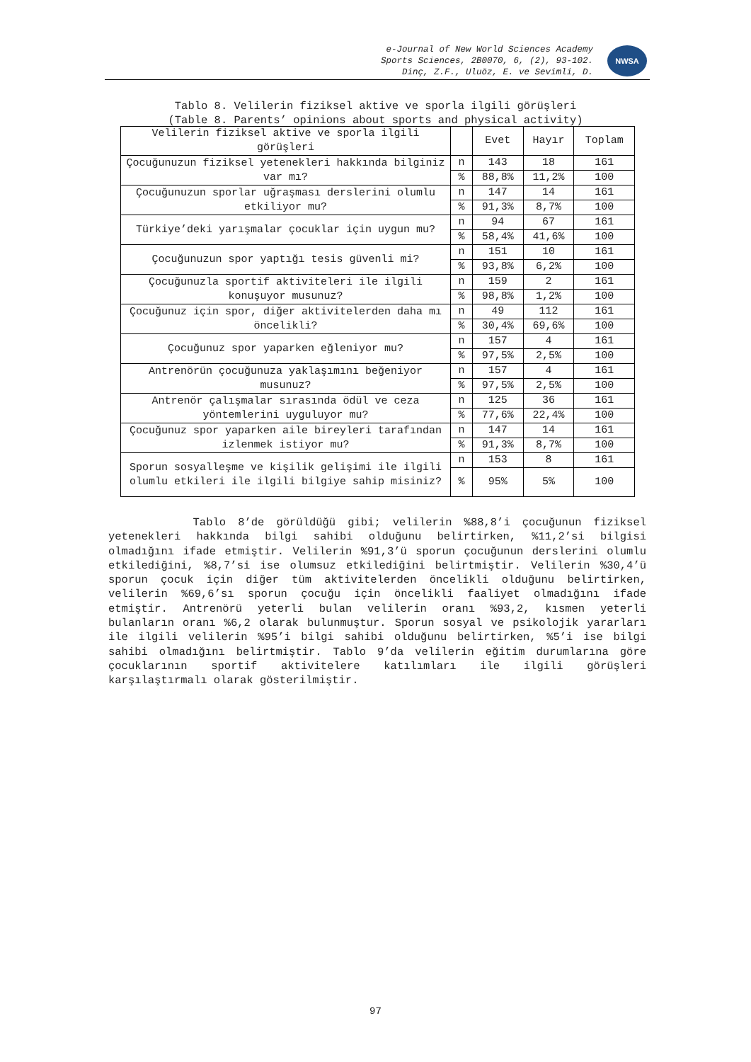e-Journal of New World Sciences Academy
Sports Sciences, 2B0070, 6, (2), 93-102.
Dinç, Z.F., Uluöz, E. ve Sevimli, D.
NWSA
Tablo 8. Velilerin fiziksel aktive ve sporla ilgili görüşleri
(Table 8. Parents’ opinions about sports and physical activity)
| Velilerin fiziksel aktive ve sporla ilgili görüşleri | | Evet | Hayır | Toplam |
| Çocuğunuzun fiziksel yetenekleri hakkında bilginiz var mı? | n | 143 | 18 | 161 |
| | % | 88,8% | 11,2% | 100 |
| Çocuğunuzun sporlar uğraşması derslerini olumlu etkiliyor mu? | n | 147 | 14 | 161 |
| | % | 91,3% | 8,7% | 100 |
| Türkiye’deki yarışmalar çocuklar için uygun mu? | n | 94 | 67 | 161 |
| | % | 58,4% | 41,6% | 100 |
| Çocuğunuzun spor yaptığı tesis güvenli mi? | n | 151 | 10 | 161 |
| | % | 93,8% | 6,2% | 100 |
| Çocuğunuzla sportif aktiviteleri ile ilgili konuşuyor musunuz? | n | 159 | 2 | 161 |
| | % | 98,8% | 1,2% | 100 |
| Çocuğunuz için spor, diğer aktivitelerden daha mı öncelikli? | n | 49 | 112 | 161 |
| | % | 30,4% | 69,6% | 100 |
| Çocuğunuz spor yaparken eğleniyor mu? | n | 157 | 4 | 161 |
| | % | 97,5% | 2,5% | 100 |
| Antrenörün çocuğunuza yaklaşımını beğeniyor musunuz? | n | 157 | 4 | 161 |
| | % | 97,5% | 2,5% | 100 |
| Antrenör çalışmalar sırasında ödül ve ceza yöntemlerini uyguluyor mu? | n | 125 | 36 | 161 |
| | % | 77,6% | 22,4% | 100 |
| Çocuğunuz spor yaparken aile bireyleri tarafından izlenmek istiyor mu? | n | 147 | 14 | 161 |
| | % | 91,3% | 8,7% | 100 |
| Sporun sosyalleşme ve kişilik gelişimi ile ilgili olumlu etkileri ile ilgili bilgiye sahip misiniz? | n | 153 | 8 | 161 |
| | % | 95% | 5% | 100 |
Tablo 8’de görüldüğü gibi; velilerin %88,8’i çocuğunun fiziksel yetenekleri hakkında bilgi sahibi olduğunu belirtirken, %11,2’si bilgisi olmadığını ifade etmiştir. Velilerin %91,3’ü sporun çocuğunun derslerini olumlu etkilediğini, %8,7’si ise olumsuz etkilediğini belirtmiştir. Velilerin %30,4’ü sporun çocuk için diğer tüm aktivitelerden öncelikli olduğunu belirtirken, velilerin %69,6’sı sporun çocuğu için öncelikli faaliyet olmadığını ifade etmiştir. Antrenörü yeterli bulan velilerin oranı %93,2, kısmen yeterli bulanların oranı %6,2 olarak bulunmuştur. Sporun sosyal ve psikolojik yararları ile ilgili velilerin %95’i bilgi sahibi olduğunu belirtirken, %5’i ise bilgi sahibi olmadığını belirtmiştir. Tablo 9’da velilerin eğitim durumlarına göre çocuklarının sportif aktivitelere katılımları ile ilgili görüşleri karşılaştırmalı olarak gösterilmiştir.
97